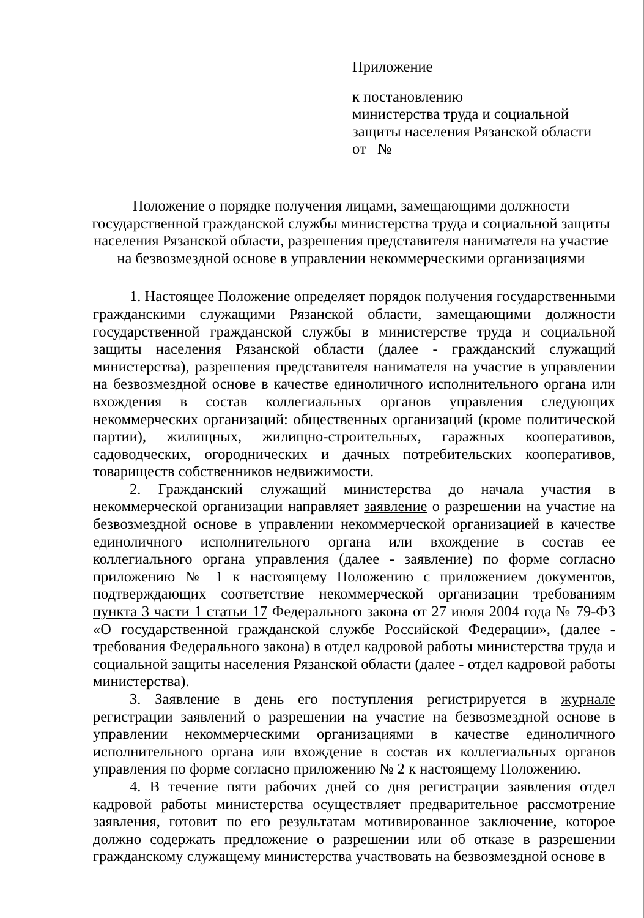Приложение
к постановлению
министерства труда и социальной
защиты населения Рязанской области
от №
Положение о порядке получения лицами, замещающими должности государственной гражданской службы министерства труда и социальной защиты населения Рязанской области, разрешения представителя нанимателя на участие на безвозмездной основе в управлении некоммерческими организациями
1. Настоящее Положение определяет порядок получения государственными гражданскими служащими Рязанской области, замещающими должности государственной гражданской службы в министерстве труда и социальной защиты населения Рязанской области (далее - гражданский служащий министерства), разрешения представителя нанимателя на участие в управлении на безвозмездной основе в качестве единоличного исполнительного органа или вхождения в состав коллегиальных органов управления следующих некоммерческих организаций: общественных организаций (кроме политической партии), жилищных, жилищно-строительных, гаражных кооперативов, садоводческих, огороднических и дачных потребительских кооперативов, товариществ собственников недвижимости.
2. Гражданский служащий министерства до начала участия в некоммерческой организации направляет заявление о разрешении на участие на безвозмездной основе в управлении некоммерческой организацией в качестве единоличного исполнительного органа или вхождение в состав ее коллегиального органа управления (далее - заявление) по форме согласно приложению № 1 к настоящему Положению с приложением документов, подтверждающих соответствие некоммерческой организации требованиям пункта 3 части 1 статьи 17 Федерального закона от 27 июля 2004 года № 79-ФЗ «О государственной гражданской службе Российской Федерации», (далее - требования Федерального закона) в отдел кадровой работы министерства труда и социальной защиты населения Рязанской области (далее - отдел кадровой работы министерства).
3. Заявление в день его поступления регистрируется в журнале регистрации заявлений о разрешении на участие на безвозмездной основе в управлении некоммерческими организациями в качестве единоличного исполнительного органа или вхождение в состав их коллегиальных органов управления по форме согласно приложению № 2 к настоящему Положению.
4. В течение пяти рабочих дней со дня регистрации заявления отдел кадровой работы министерства осуществляет предварительное рассмотрение заявления, готовит по его результатам мотивированное заключение, которое должно содержать предложение о разрешении или об отказе в разрешении гражданскому служащему министерства участвовать на безвозмездной основе в